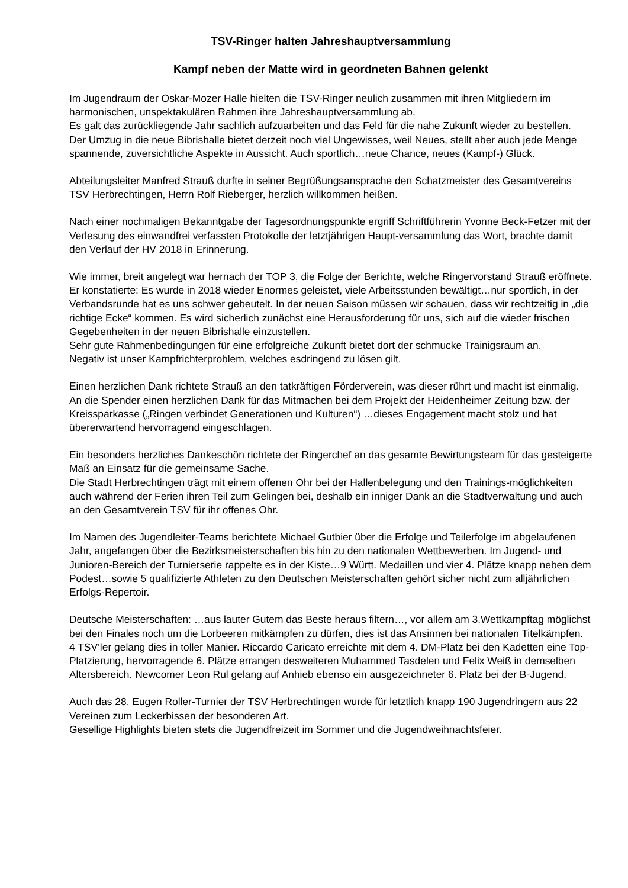TSV-Ringer halten Jahreshauptversammlung
Kampf neben der Matte wird in geordneten Bahnen gelenkt
Im Jugendraum der Oskar-Mozer Halle hielten die TSV-Ringer neulich zusammen mit ihren Mitgliedern im harmonischen, unspektakulären Rahmen ihre Jahreshauptversammlung ab.
Es galt das zurückliegende Jahr sachlich aufzuarbeiten und das Feld für die nahe Zukunft wieder zu bestellen.
Der Umzug in die neue Bibrishalle bietet derzeit noch viel Ungewisses, weil Neues, stellt aber auch jede Menge spannende, zuversichtliche Aspekte in Aussicht. Auch sportlich…neue Chance, neues (Kampf-) Glück.
Abteilungsleiter Manfred Strauß durfte in seiner Begrüßungsansprache den Schatzmeister des Gesamtvereins TSV Herbrechtingen, Herrn Rolf Rieberger, herzlich willkommen heißen.
Nach einer nochmaligen Bekanntgabe der Tagesordnungspunkte ergriff Schriftführerin Yvonne Beck-Fetzer mit der Verlesung des einwandfrei verfassten Protokolle der letztjährigen Haupt-versammlung das Wort, brachte damit den Verlauf der HV 2018 in Erinnerung.
Wie immer, breit angelegt war hernach der TOP 3, die Folge der Berichte, welche Ringervorstand Strauß eröffnete. Er konstatierte: Es wurde in 2018 wieder Enormes geleistet, viele Arbeitsstunden bewältigt…nur sportlich, in der Verbandsrunde hat es uns schwer gebeutelt. In der neuen Saison müssen wir schauen, dass wir rechtzeitig in „die richtige Ecke“ kommen. Es wird sicherlich zunächst eine Herausforderung für uns, sich auf die wieder frischen Gegebenheiten in der neuen Bibrishalle einzustellen.
Sehr gute Rahmenbedingungen für eine erfolgreiche Zukunft bietet dort der schmucke Trainigsraum an.
Negativ ist unser Kampfrichterproblem, welches esdringend zu lösen gilt.
Einen herzlichen Dank richtete Strauß an den tatkräftigen Förderverein, was dieser rührt und macht ist einmalig.
An die Spender einen herzlichen Dank für das Mitmachen bei dem Projekt der Heidenheimer Zeitung bzw. der Kreissparkasse („Ringen verbindet Generationen und Kulturen“) …dieses Engagement macht stolz und hat übererwartend hervorragend eingeschlagen.
Ein besonders herzliches Dankeschön richtete der Ringerchef an das gesamte Bewirtungsteam für das gesteigerte Maß an Einsatz für die gemeinsame Sache.
Die Stadt Herbrechtingen trägt mit einem offenen Ohr bei der Hallenbelegung und den Trainings-möglichkeiten auch während der Ferien ihren Teil zum Gelingen bei, deshalb ein inniger Dank an die Stadtverwaltung und auch an den Gesamtverein TSV für ihr offenes Ohr.
Im Namen des Jugendleiter-Teams berichtete Michael Gutbier über die Erfolge und Teilerfolge im abgelaufenen Jahr, angefangen über die Bezirksmeisterschaften bis hin zu den nationalen Wettbewerben. Im Jugend- und Junioren-Bereich der Turnierserie rappelte es in der Kiste…9 Württ. Medaillen und vier 4. Plätze knapp neben dem Podest…sowie 5 qualifizierte Athleten zu den Deutschen Meisterschaften gehört sicher nicht zum alljährlichen Erfolgs-Repertoir.
Deutsche Meisterschaften: …aus lauter Gutem das Beste heraus filtern…, vor allem am 3.Wettkampftag möglichst bei den Finales noch um die Lorbeeren mitkämpfen zu dürfen, dies ist das Ansinnen bei nationalen Titelkämpfen.
4 TSV’ler gelang dies in toller Manier. Riccardo Caricato erreichte mit dem 4. DM-Platz bei den Kadetten eine Top-Platzierung, hervorragende 6. Plätze errangen desweiteren Muhammed Tasdelen und Felix Weiß in demselben Altersbereich. Newcomer Leon Rul gelang auf Anhieb ebenso ein ausgezeichneter 6. Platz bei der B-Jugend.
Auch das 28. Eugen Roller-Turnier der TSV Herbrechtingen wurde für letztlich knapp 190 Jugendringern aus 22 Vereinen zum Leckerbissen der besonderen Art.
Gesellige Highlights bieten stets die Jugendfreizeit im Sommer und die Jugendweihnachtsfeier.